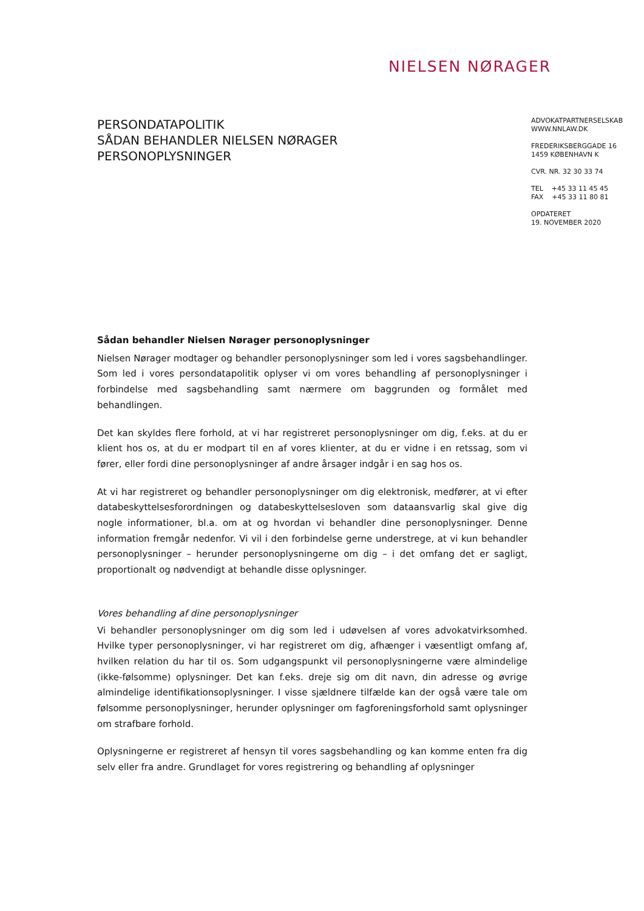NIELSEN NØRAGER
PERSONDATAPOLITIK
SÅDAN BEHANDLER NIELSEN NØRAGER
PERSONOPLYSNINGER
ADVOKATPARTNERSELSKAB
WWW.NNLAW.DK
FREDERIKSBERGGADE 16
1459 KØBENHAVN K
CVR. NR. 32 30 33 74
TEL +45 33 11 45 45
FAX +45 33 11 80 81
OPDATERET
19. NOVEMBER 2020
Sådan behandler Nielsen Nørager personoplysninger
Nielsen Nørager modtager og behandler personoplysninger som led i vores sagsbehandlinger. Som led i vores persondatapolitik oplyser vi om vores behandling af personoplysninger i forbindelse med sagsbehandling samt nærmere om baggrunden og formålet med behandlingen.
Det kan skyldes flere forhold, at vi har registreret personoplysninger om dig, f.eks. at du er klient hos os, at du er modpart til en af vores klienter, at du er vidne i en retssag, som vi fører, eller fordi dine personoplysninger af andre årsager indgår i en sag hos os.
At vi har registreret og behandler personoplysninger om dig elektronisk, medfører, at vi efter databeskyttelsesforordningen og databeskyttelsesloven som dataansvarlig skal give dig nogle informationer, bl.a. om at og hvordan vi behandler dine personoplysninger. Denne information fremgår nedenfor. Vi vil i den forbindelse gerne understrege, at vi kun behandler personoplysninger – herunder personoplysningerne om dig – i det omfang det er sagligt, proportionalt og nødvendigt at behandle disse oplysninger.
Vores behandling af dine personoplysninger
Vi behandler personoplysninger om dig som led i udøvelsen af vores advokatvirksomhed. Hvilke typer personoplysninger, vi har registreret om dig, afhænger i væsentligt omfang af, hvilken relation du har til os. Som udgangspunkt vil personoplysningerne være almindelige (ikke-følsomme) oplysninger. Det kan f.eks. dreje sig om dit navn, din adresse og øvrige almindelige identifikationsoplysninger. I visse sjældnere tilfælde kan der også være tale om følsomme personoplysninger, herunder oplysninger om fagforeningsforhold samt oplysninger om strafbare forhold.
Oplysningerne er registreret af hensyn til vores sagsbehandling og kan komme enten fra dig selv eller fra andre. Grundlaget for vores registrering og behandling af oplysninger